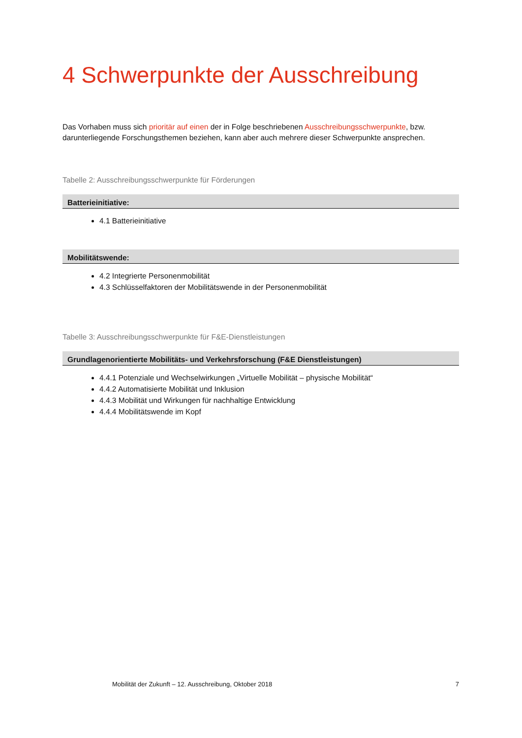4 Schwerpunkte der Ausschreibung
Das Vorhaben muss sich prioritär auf einen der in Folge beschriebenen Ausschreibungsschwerpunkte, bzw. darunterliegende Forschungsthemen beziehen, kann aber auch mehrere dieser Schwerpunkte ansprechen.
Tabelle 2: Ausschreibungsschwerpunkte für Förderungen
| Batterieinitiative: |
| --- |
| 4.1 Batterieinitiative |
| Mobilitätswende: |
| 4.2 Integrierte Personenmobilität 4.3 Schlüsselfaktoren der Mobilitätswende in der Personenmobilität |
Tabelle 3: Ausschreibungsschwerpunkte für F&E-Dienstleistungen
| Grundlagenorientierte Mobilitäts- und Verkehrsforschung (F&E Dienstleistungen) |
| --- |
| 4.4.1 Potenziale und Wechselwirkungen „Virtuelle Mobilität – physische Mobilität“ 4.4.2 Automatisierte Mobilität und Inklusion 4.4.3 Mobilität und Wirkungen für nachhaltige Entwicklung 4.4.4 Mobilitätswende im Kopf |
Mobilität der Zukunft – 12. Ausschreibung, Oktober 2018 7